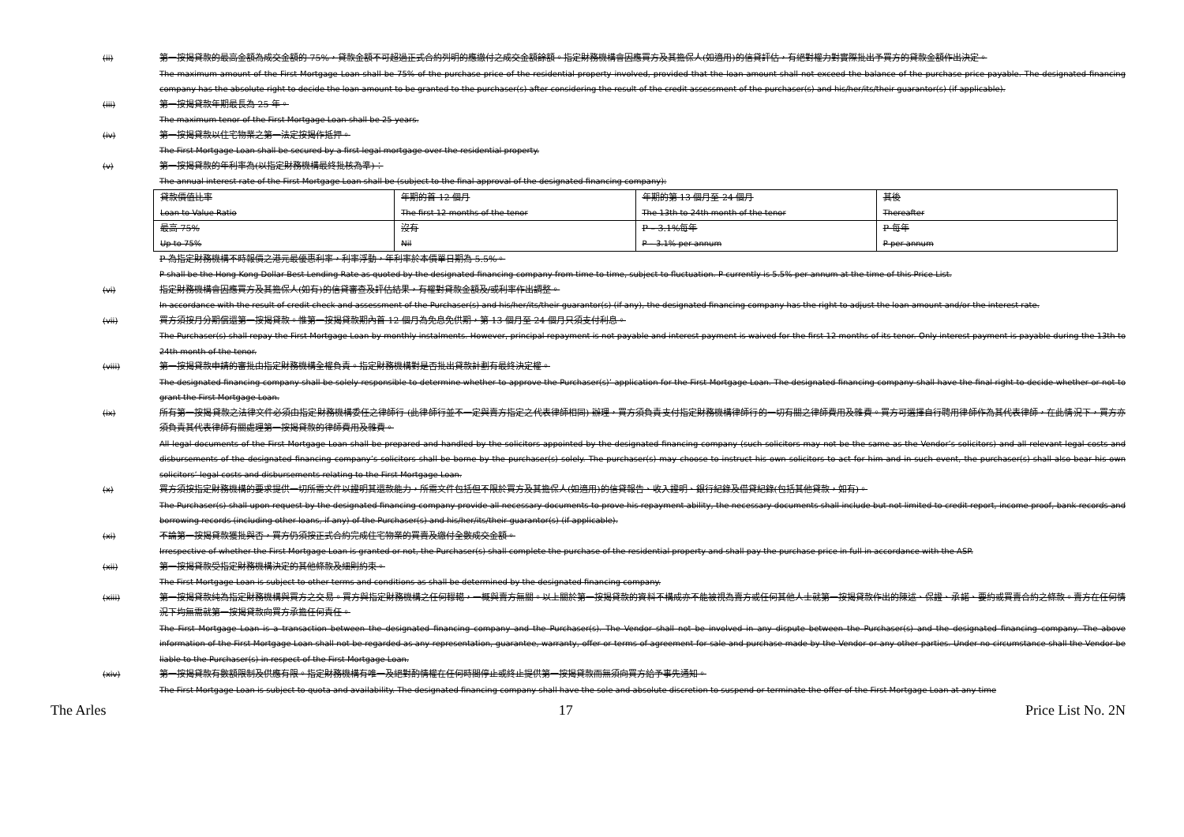(ii) 第一按揭貸款的最高金額為成交金額的 75%，貸款金額不可超過正式合約列明的應繳付之成交金額餘額。指定財務機構會因應買方及其擔保人(如適用)的信貸評估，有絕對權力對實際批出予買方的貸款金額作出決定。
The maximum amount of the First Mortgage Loan shall be 75% of the purchase price of the residential property involved, provided that the loan amount shall not exceed the balance of the purchase price payable. The designated financing company has the absolute right to decide the loan amount to be granted to the purchaser(s) after considering the result of the credit assessment of the purchaser(s) and his/her/its/their guarantor(s) (if applicable).
(iii) 第一按揭貸款年期最長為 25 年。
The maximum tenor of the First Mortgage Loan shall be 25 years.
(iv) 第一按揭貸款以住宅物業之第一法定按揭作抵押。
The First Mortgage Loan shall be secured by a first legal mortgage over the residential property.
(v) 第一按揭貸款的年利率為(以指定財務機構最終批核為準)：
The annual interest rate of the First Mortgage Loan shall be (subject to the final approval of the designated financing company):
| 貸款價值比率 Loan to Value Ratio | 年期的首 12 個月 The first 12 months of the tenor | 年期的第 13 個月至 24 個月 The 13th to 24th month of the tenor | 其後 Thereafter |
| 最高 75% Up to 75% | 沒有 Nil | P – 3.1%每年 P – 3.1% per annum | P 每年 P per annum |
P 為指定財務機構不時報價之港元最優惠利率，利率浮動，年利率於本價單日期為 5.5%。
P shall be the Hong Kong Dollar Best Lending Rate as quoted by the designated financing company from time to time, subject to fluctuation. P currently is 5.5% per annum at the time of this Price List.
(vi) 指定財務機構會因應買方及其擔保人(如有)的信貸審查及評估結果，有權對貸款金額及/或利率作出調整。
In accordance with the result of credit check and assessment of the Purchaser(s) and his/her/its/their guarantor(s) (if any), the designated financing company has the right to adjust the loan amount and/or the interest rate.
(vii) 買方須按月分期償還第一按揭貸款。惟第一按揭貸款期內首 12 個月為免息免供期，第 13 個月至 24 個月只須支付利息。
The Purchaser(s) shall repay the First Mortgage Loan by monthly instalments. However, principal repayment is not payable and interest payment is waived for the first 12 months of its tenor. Only interest payment is payable during the 13th to 24th month of the tenor.
(viii) 第一按揭貸款申請的審批由指定財務機構全權負責。指定財務機構對是否批出貸款計劃有最終決定權。
The designated financing company shall be solely responsible to determine whether to approve the Purchaser(s)’ application for the First Mortgage Loan. The designated financing company shall have the final right to decide whether or not to grant the First Mortgage Loan.
(ix) 所有第一按揭貸款之法律文件必須由指定財務機構委任之律師行 (此律師行並不一定與賣方指定之代表律師相同) 辦理，買方須負責支付指定財務機構律師行的一切有關之律師費用及雜費。買方可選擇自行聘用律師作為其代表律師，在此情況下，買方亦須負責其代表律師有關處理第一按揭貸款的律師費用及雜費。
All legal documents of the First Mortgage Loan shall be prepared and handled by the solicitors appointed by the designated financing company (such solicitors may not be the same as the Vendor’s solicitors) and all relevant legal costs and disbursements of the designated financing company’s solicitors shall be borne by the purchaser(s) solely. The purchaser(s) may choose to instruct his own solicitors to act for him and in such event, the purchaser(s) shall also bear his own solicitors’ legal costs and disbursements relating to the First Mortgage Loan.
(x) 買方須按指定財務機構的要求提供一切所需文件以證明其還款能力，所需文件包括但不限於買方及其擔保人(如適用)的信貸報告、收入證明、銀行紀錄及借貸紀錄(包括其他貸款，如有)。
The Purchaser(s) shall upon request by the designated financing company provide all necessary documents to prove his repayment ability, the necessary documents shall include but not limited to credit report, income proof, bank records and borrowing records (including other loans, if any) of the Purchaser(s) and his/her/its/their guarantor(s) (if applicable).
(xi) 不論第一按揭貸款獲批與否，買方仍須按正式合約完成住宅物業的買賣及繳付全數成交金額。
Irrespective of whether the First Mortgage Loan is granted or not, the Purchaser(s) shall complete the purchase of the residential property and shall pay the purchase price in full in accordance with the ASP.
(xii) 第一按揭貸款受指定財務機構決定的其他條款及細則約束。
The First Mortgage Loan is subject to other terms and conditions as shall be determined by the designated financing company.
(xiii) 第一按揭貸款純為指定財務機構與買方之交易。買方與指定財務機構之任何轇轕，一概與賣方無關。以上關於第一按揭貸款的資料不構成亦不能被視為賣方或任何其他人士就第一按揭貸款作出的陳述、保證、承諾、要約或買賣合約之條款。賣方在任何情況下均無需就第一按揭貸款向買方承擔任何責任。
The First Mortgage Loan is a transaction between the designated financing company and the Purchaser(s). The Vendor shall not be involved in any dispute between the Purchaser(s) and the designated financing company. The above information of the First Mortgage Loan shall not be regarded as any representation, guarantee, warranty, offer or terms of agreement for sale and purchase made by the Vendor or any other parties. Under no circumstance shall the Vendor be liable to the Purchaser(s) in respect of the First Mortgage Loan.
(xiv) 第一按揭貸款有數額限制及供應有限。指定財務機構有唯一及絕對酌情權在任何時間停止或終止提供第一按揭貸款而無須向買方給予事先通知。
The First Mortgage Loan is subject to quota and availability. The designated financing company shall have the sole and absolute discretion to suspend or terminate the offer of the First Mortgage Loan at any time
The Arles 17 Price List No. 2N